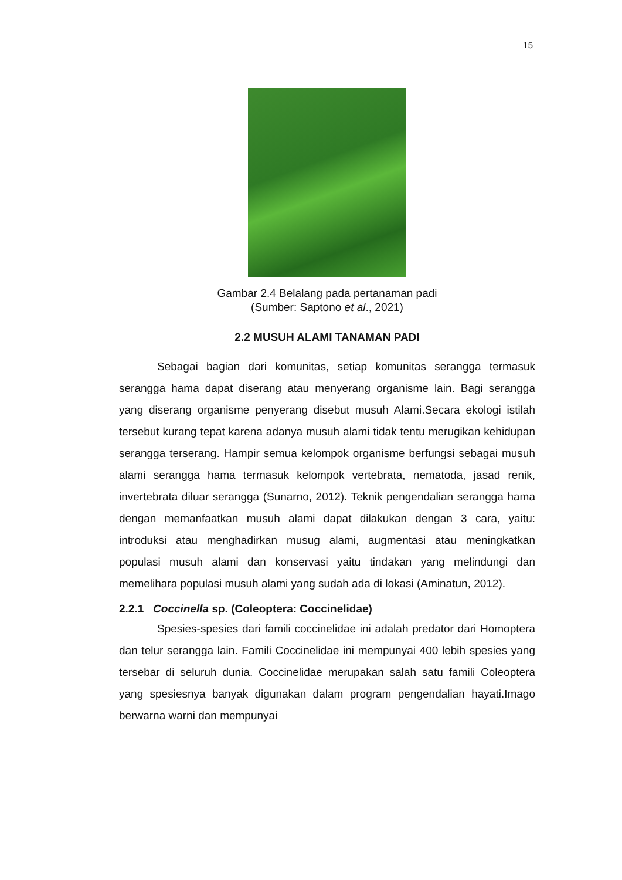15
Gambar 2.4 Belalang pada pertanaman padi
(Sumber: Saptono et al., 2021)
2.2 MUSUH ALAMI TANAMAN PADI
Sebagai bagian dari komunitas, setiap komunitas serangga termasuk serangga hama dapat diserang atau menyerang organisme lain. Bagi serangga yang diserang organisme penyerang disebut musuh Alami.Secara ekologi istilah tersebut kurang tepat karena adanya musuh alami tidak tentu merugikan kehidupan serangga terserang. Hampir semua kelompok organisme berfungsi sebagai musuh alami serangga hama termasuk kelompok vertebrata, nematoda, jasad renik, invertebrata diluar serangga (Sunarno, 2012). Teknik pengendalian serangga hama dengan memanfaatkan musuh alami dapat dilakukan dengan 3 cara, yaitu: introduksi atau menghadirkan musug alami, augmentasi atau meningkatkan populasi musuh alami dan konservasi yaitu tindakan yang melindungi dan memelihara populasi musuh alami yang sudah ada di lokasi (Aminatun, 2012).
2.2.1 Coccinella sp. (Coleoptera: Coccinelidae)
Spesies-spesies dari famili coccinelidae ini adalah predator dari Homoptera dan telur serangga lain. Famili Coccinelidae ini mempunyai 400 lebih spesies yang tersebar di seluruh dunia. Coccinelidae merupakan salah satu famili Coleoptera yang spesiesnya banyak digunakan dalam program pengendalian hayati.Imago berwarna warni dan mempunyai